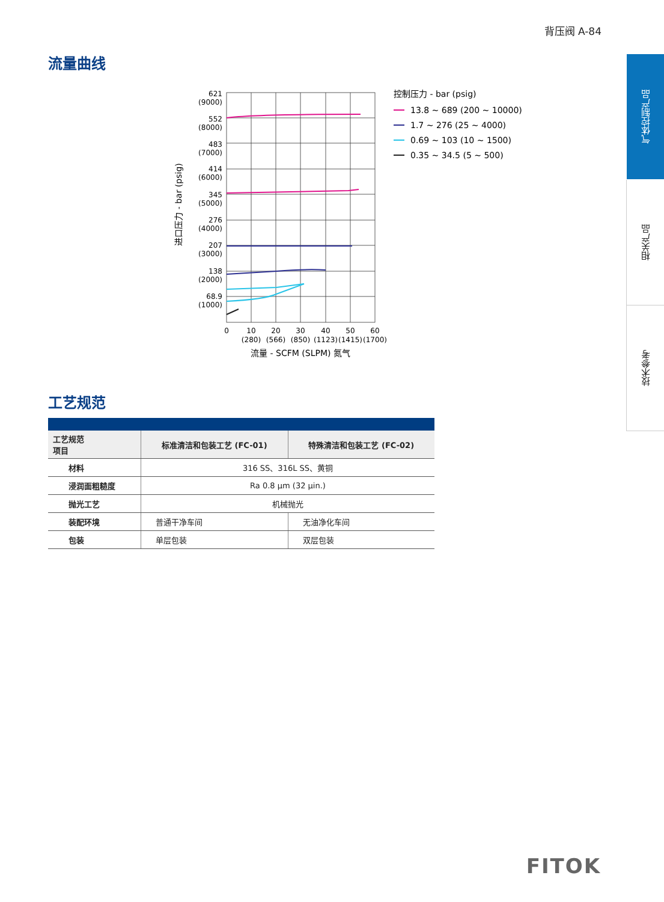背压阀 A-84
流量曲线
621
(9000)
552
(8000)
483
(7000)
414
(6000)
345
(5000)
276
(4000)
207
(3000)
138
(2000)
68.9
(1000)
0
10
(280)
20
(566)
30
(850)
40
(1123)
50
(1415)
60
(1700)
流量 - SCFM (SLPM) 氮气
进口压力 - bar (psig)
控制压力 - bar (psig)
13.8 ~ 689 (200 ~ 10000)
1.7 ~ 276 (25 ~ 4000)
0.69 ~ 103 (10 ~ 1500)
0.35 ~ 34.5 (5 ~ 500)
工艺规范
| 工艺规范 项目 | 标准清洁和包装工艺 (FC-01) | 特殊清洁和包装工艺 (FC-02) |
| --- | --- | --- |
| 材料 | 316 SS、316L SS、黄铜 | |
| 浸润面粗糙度 | Ra 0.8 μm (32 μin.) | |
| 抛光工艺 | 机械抛光 | |
| 装配环境 | 普通干净车间 | 无油净化车间 |
| 包装 | 单层包装 | 双层包装 |
气体控制产品
相关产品
技术参考
FITOK